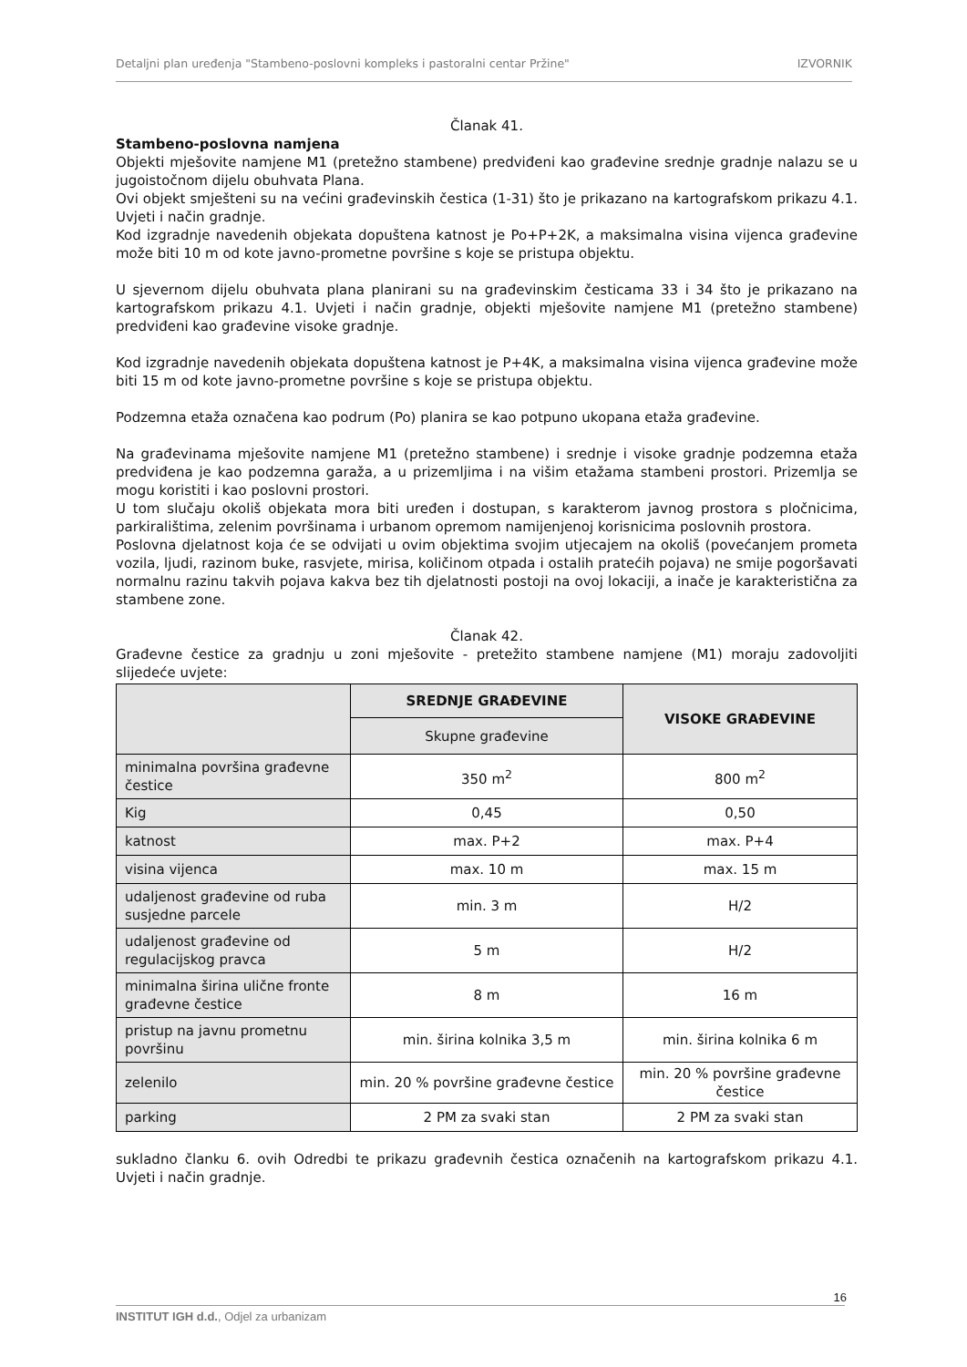Detaljni plan uređenja "Stambeno-poslovni kompleks i pastoralni centar Pržine" IZVORNIK
Članak 41.
Stambeno-poslovna namjena
Objekti mješovite namjene M1 (pretežno stambene) predviđeni kao građevine srednje gradnje nalazu se u jugoistočnom dijelu obuhvata Plana.
Ovi objekt smješteni su na većini građevinskih čestica (1-31) što je prikazano na kartografskom prikazu 4.1. Uvjeti i način gradnje.
Kod izgradnje navedenih objekata dopuštena katnost je Po+P+2K, a maksimalna visina vijenca građevine može biti 10 m od kote javno-prometne površine s koje se pristupa objektu.
U sjevernom dijelu obuhvata plana planirani su na građevinskim česticama 33 i 34 što je prikazano na kartografskom prikazu 4.1. Uvjeti i način gradnje, objekti mješovite namjene M1 (pretežno stambene) predviđeni kao građevine visoke gradnje.
Kod izgradnje navedenih objekata dopuštena katnost je P+4K, a maksimalna visina vijenca građevine može biti 15 m od kote javno-prometne površine s koje se pristupa objektu.
Podzemna etaža označena kao podrum (Po) planira se kao potpuno ukopana etaža građevine.
Na građevinama mješovite namjene M1 (pretežno stambene) i srednje i visoke gradnje podzemna etaža predviđena je kao podzemna garaža, a u prizemljima i na višim etažama stambeni prostori. Prizemlja se mogu koristiti i kao poslovni prostori.
U tom slučaju okoliš objekata mora biti uređen i dostupan, s karakterom javnog prostora s pločnicima, parkiralištima, zelenim površinama i urbanom opremom namijenjenoj korisnicima poslovnih prostora.
Poslovna djelatnost koja će se odvijati u ovim objektima svojim utjecajem na okoliš (povećanjem prometa vozila, ljudi, razinom buke, rasvjete, mirisa, količinom otpada i ostalih pratećih pojava) ne smije pogoršavati normalnu razinu takvih pojava kakva bez tih djelatnosti postoji na ovoj lokaciji, a inače je karakteristična za stambene zone.
Članak 42.
Građevne čestice za gradnju u zoni mješovite - pretežito stambene namjene (M1) moraju zadovoljiti slijedeće uvjete:
| | SREDNJE GRAĐEVINE | VISOKE GRAĐEVINE |
| --- | --- | --- |
| | Skupne građevine | |
| minimalna površina građevne čestice | 350 m<sup>2</sup> | 800 m<sup>2</sup> |
| Kig | 0,45 | 0,50 |
| katnost | max. P+2 | max. P+4 |
| visina vijenca | max. 10 m | max. 15 m |
| udaljenost građevine od ruba susjedne parcele | min. 3 m | H/2 |
| udaljenost građevine od regulacijskog pravca | 5 m | H/2 |
| minimalna širina ulične fronte građevne čestice | 8 m | 16 m |
| pristup na javnu prometnu površinu | min. širina kolnika 3,5 m | min. širina kolnika 6 m |
| zelenilo | min. 20 % površine građevne čestice | min. 20 % površine građevne čestice |
| parking | 2 PM za svaki stan | 2 PM za svaki stan |
sukladno članku 6. ovih Odredbi te prikazu građevnih čestica označenih na kartografskom prikazu 4.1. Uvjeti i način gradnje.
16
INSTITUT IGH d.d., Odjel za urbanizam